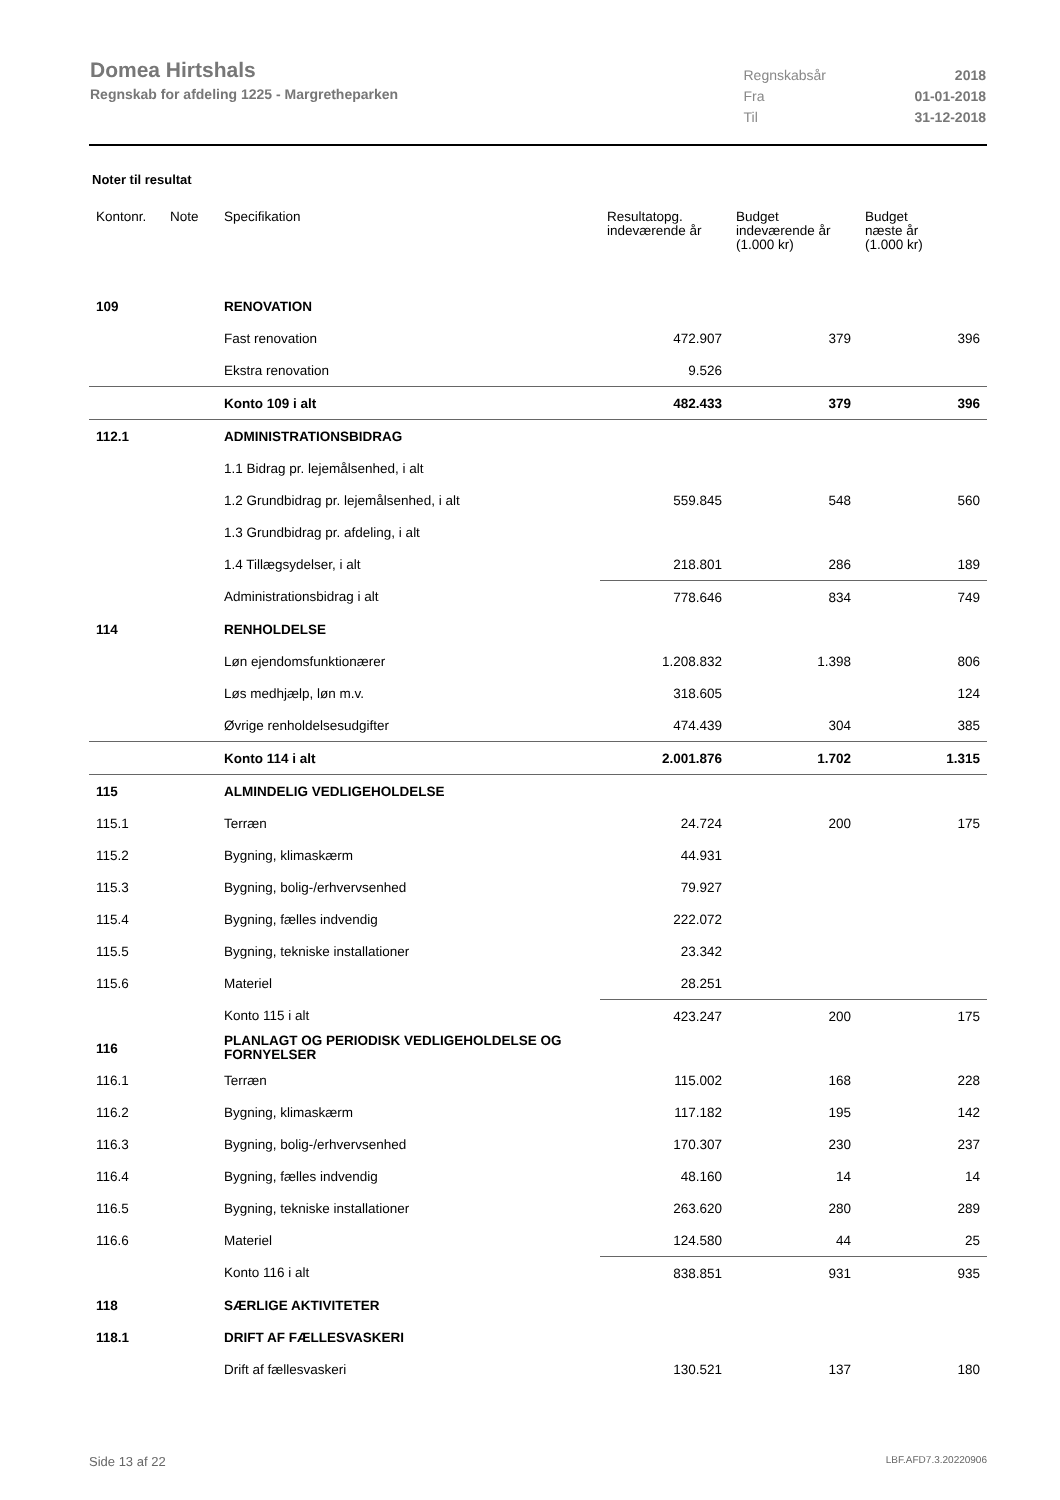Domea Hirtshals
Regnskab for afdeling 1225 - Margretheparken
| Regnskabsår | 2018 |
| Fra | 01-01-2018 |
| Til | 31-12-2018 |
Noter til resultat
| Kontonr. | Note | Specifikation | Resultatopg. indeværende år | Budget indeværende år (1.000 kr) | Budget næste år (1.000 kr) |
| --- | --- | --- | --- | --- | --- |
| 109 | | RENOVATION | | | |
| | | Fast renovation | 472.907 | 379 | 396 |
| | | Ekstra renovation | 9.526 | | |
| | | Konto 109 i alt | 482.433 | 379 | 396 |
| 112.1 | | ADMINISTRATIONSBIDRAG | | | |
| | | 1.1 Bidrag pr. lejemålsenhed, i alt | | | |
| | | 1.2 Grundbidrag pr. lejemålsenhed, i alt | 559.845 | 548 | 560 |
| | | 1.3 Grundbidrag pr. afdeling, i alt | | | |
| | | 1.4 Tillægsydelser, i alt | 218.801 | 286 | 189 |
| | | Administrationsbidrag i alt | 778.646 | 834 | 749 |
| 114 | | RENHOLDELSE | | | |
| | | Løn ejendomsfunktionærer | 1.208.832 | 1.398 | 806 |
| | | Løs medhjælp, løn m.v. | 318.605 | | 124 |
| | | Øvrige renholdelsesudgifter | 474.439 | 304 | 385 |
| | | Konto 114 i alt | 2.001.876 | 1.702 | 1.315 |
| 115 | | ALMINDELIG VEDLIGEHOLDELSE | | | |
| 115.1 | | Terræn | 24.724 | 200 | 175 |
| 115.2 | | Bygning, klimaskærm | 44.931 | | |
| 115.3 | | Bygning, bolig-/erhvervsenhed | 79.927 | | |
| 115.4 | | Bygning, fælles indvendig | 222.072 | | |
| 115.5 | | Bygning, tekniske installationer | 23.342 | | |
| 115.6 | | Materiel | 28.251 | | |
| | | Konto 115 i alt | 423.247 | 200 | 175 |
| 116 | | PLANLAGT OG PERIODISK VEDLIGEHOLDELSE OG FORNYELSER | | | |
| 116.1 | | Terræn | 115.002 | 168 | 228 |
| 116.2 | | Bygning, klimaskærm | 117.182 | 195 | 142 |
| 116.3 | | Bygning, bolig-/erhvervsenhed | 170.307 | 230 | 237 |
| 116.4 | | Bygning, fælles indvendig | 48.160 | 14 | 14 |
| 116.5 | | Bygning, tekniske installationer | 263.620 | 280 | 289 |
| 116.6 | | Materiel | 124.580 | 44 | 25 |
| | | Konto 116 i alt | 838.851 | 931 | 935 |
| 118 | | SÆRLIGE AKTIVITETER | | | |
| 118.1 | | DRIFT AF FÆLLESVASKERI | | | |
| | | Drift af fællesvaskeri | 130.521 | 137 | 180 |
Side 13 af 22 LBF.AFD7.3.20220906